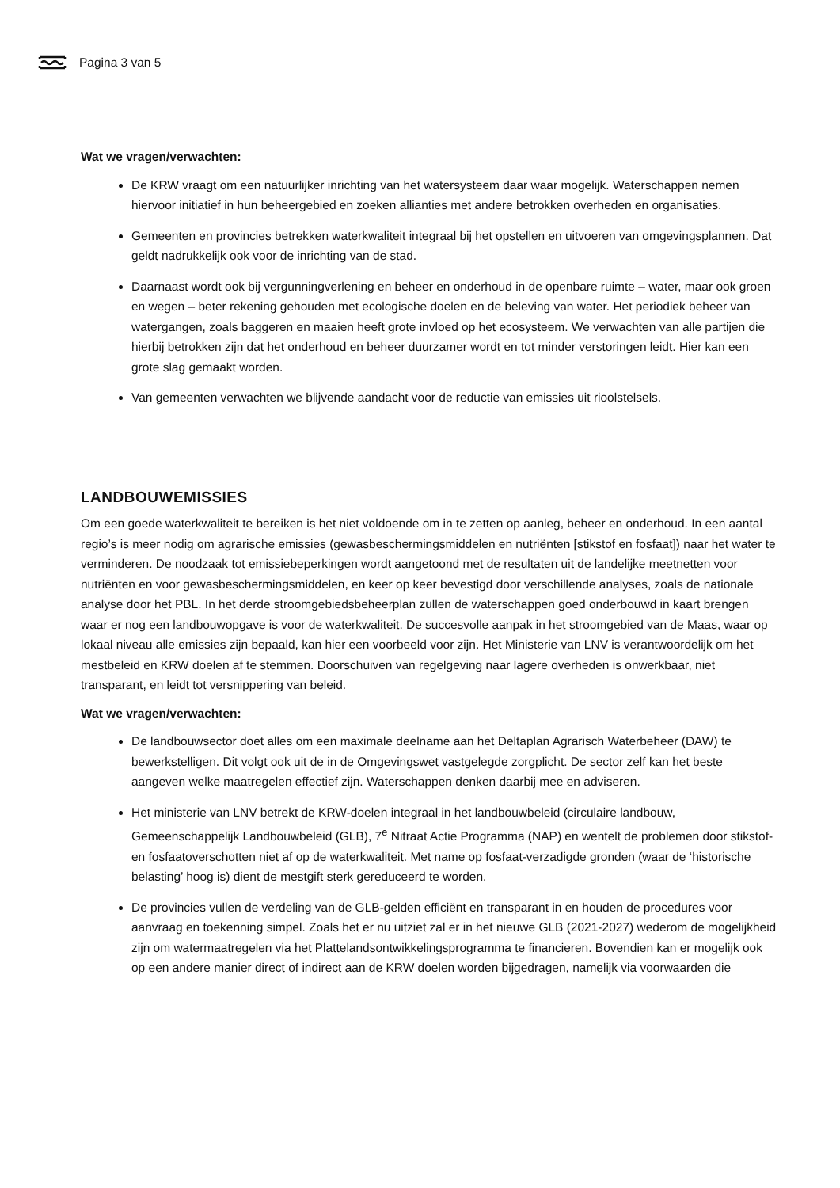Pagina 3 van 5
Wat we vragen/verwachten:
De KRW vraagt om een natuurlijker inrichting van het watersysteem daar waar mogelijk. Waterschappen nemen hiervoor initiatief in hun beheergebied en zoeken allianties met andere betrokken overheden en organisaties.
Gemeenten en provincies betrekken waterkwaliteit integraal bij het opstellen en uitvoeren van omgevingsplannen. Dat geldt nadrukkelijk ook voor de inrichting van de stad.
Daarnaast wordt ook bij vergunningverlening en beheer en onderhoud in de openbare ruimte – water, maar ook groen en wegen – beter rekening gehouden met ecologische doelen en de beleving van water. Het periodiek beheer van watergangen, zoals baggeren en maaien heeft grote invloed op het ecosysteem. We verwachten van alle partijen die hierbij betrokken zijn dat het onderhoud en beheer duurzamer wordt en tot minder verstoringen leidt. Hier kan een grote slag gemaakt worden.
Van gemeenten verwachten we blijvende aandacht voor de reductie van emissies uit rioolstelsels.
LANDBOUWEMISSIES
Om een goede waterkwaliteit te bereiken is het niet voldoende om in te zetten op aanleg, beheer en onderhoud. In een aantal regio’s is meer nodig om agrarische emissies (gewasbeschermingsmiddelen en nutriënten [stikstof en fosfaat]) naar het water te verminderen. De noodzaak tot emissiebeperkingen wordt aangetoond met de resultaten uit de landelijke meetnetten voor nutriënten en voor gewasbeschermingsmiddelen, en keer op keer bevestigd door verschillende analyses, zoals de nationale analyse door het PBL. In het derde stroomgebiedsbeheerplan zullen de waterschappen goed onderbouwd in kaart brengen waar er nog een landbouwopgave is voor de waterkwaliteit. De succesvolle aanpak in het stroomgebied van de Maas, waar op lokaal niveau alle emissies zijn bepaald, kan hier een voorbeeld voor zijn. Het Ministerie van LNV is verantwoordelijk om het mestbeleid en KRW doelen af te stemmen. Doorschuiven van regelgeving naar lagere overheden is onwerkbaar, niet transparant, en leidt tot versnippering van beleid.
Wat we vragen/verwachten:
De landbouwsector doet alles om een maximale deelname aan het Deltaplan Agrarisch Waterbeheer (DAW) te bewerkstelligen. Dit volgt ook uit de in de Omgevingswet vastgelegde zorgplicht. De sector zelf kan het beste aangeven welke maatregelen effectief zijn. Waterschappen denken daarbij mee en adviseren.
Het ministerie van LNV betrekt de KRW-doelen integraal in het landbouwbeleid (circulaire landbouw, Gemeenschappelijk Landbouwbeleid (GLB), 7<sup>e</sup> Nitraat Actie Programma (NAP) en wentelt de problemen door stikstof- en fosfaatoverschotten niet af op de waterkwaliteit. Met name op fosfaat-verzadigde gronden (waar de ‘historische belasting’ hoog is) dient de mestgift sterk gereduceerd te worden.
De provincies vullen de verdeling van de GLB-gelden efficiënt en transparant in en houden de procedures voor aanvraag en toekenning simpel. Zoals het er nu uitziet zal er in het nieuwe GLB (2021-2027) wederom de mogelijkheid zijn om watermaatregelen via het Plattelandsontwikkelingsprogramma te financieren. Bovendien kan er mogelijk ook op een andere manier direct of indirect aan de KRW doelen worden bijgedragen, namelijk via voorwaarden die